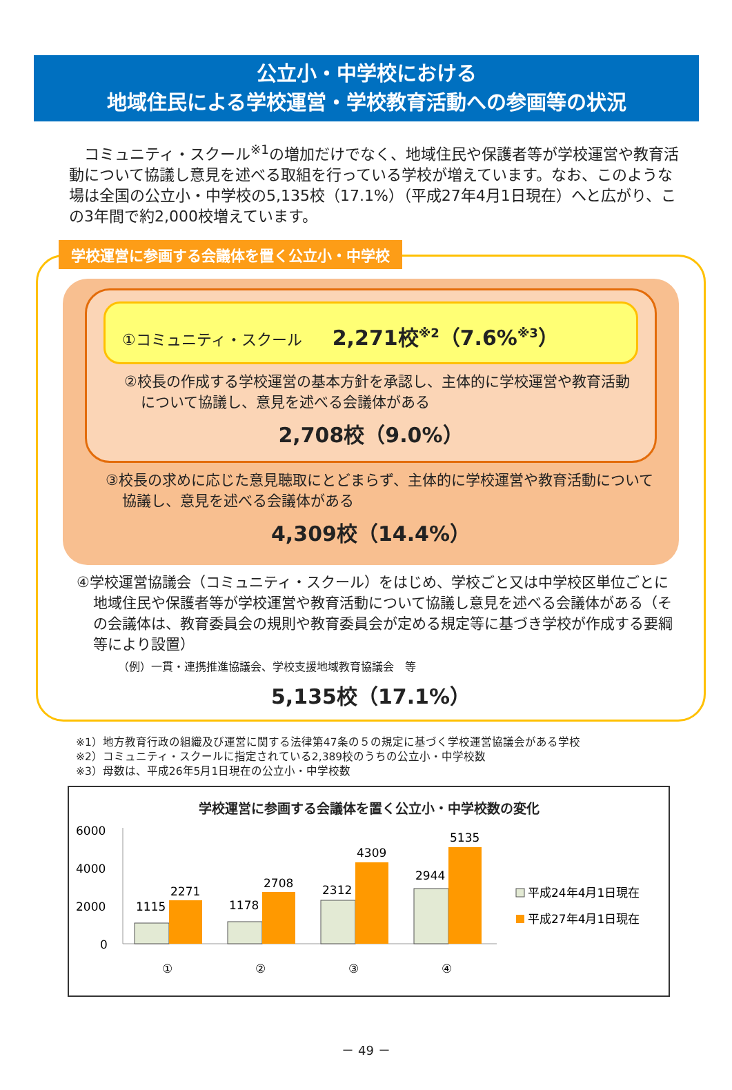公立小・中学校における
地域住民による学校運営・学校教育活動への参画等の状況
　コミュニティ・スクール<sup>※1</sup>の増加だけでなく、地域住民や保護者等が学校運営や教育活動について協議し意見を述べる取組を行っている学校が増えています。なお、このような場は全国の公立小・中学校の5,135校（17.1%）（平成27年4月1日現在）へと広がり、この3年間で約2,000校増えています。
学校運営に参画する会議体を置く公立小・中学校
①コミュニティ・スクール　　2,271校<sup>※2</sup>（7.6%<sup>※3</sup>）
②校長の作成する学校運営の基本方針を承認し、主体的に学校運営や教育活動について協議し、意見を述べる会議体がある
2,708校（9.0%）
③校長の求めに応じた意見聴取にとどまらず、主体的に学校運営や教育活動について協議し、意見を述べる会議体がある
4,309校（14.4%）
④学校運営協議会（コミュニティ・スクール）をはじめ、学校ごと又は中学校区単位ごとに地域住民や保護者等が学校運営や教育活動について協議し意見を述べる会議体がある（その会議体は、教育委員会の規則や教育委員会が定める規定等に基づき学校が作成する要綱等により設置）
（例）一貫・連携推進協議会、学校支援地域教育協議会　等
5,135校（17.1%）
※1）地方教育行政の組織及び運営に関する法律第47条の５の規定に基づく学校運営協議会がある学校
※2）コミュニティ・スクールに指定されている2,389校のうちの公立小・中学校数
※3）母数は、平成26年5月1日現在の公立小・中学校数
学校運営に参画する会議体を置く公立小・中学校数の変化
6000
4000
2000
0
1115
2271
1178
2708
2312
4309
2944
5135
①
②
③
④
平成24年4月1日現在
平成27年4月1日現在
－ 49 －